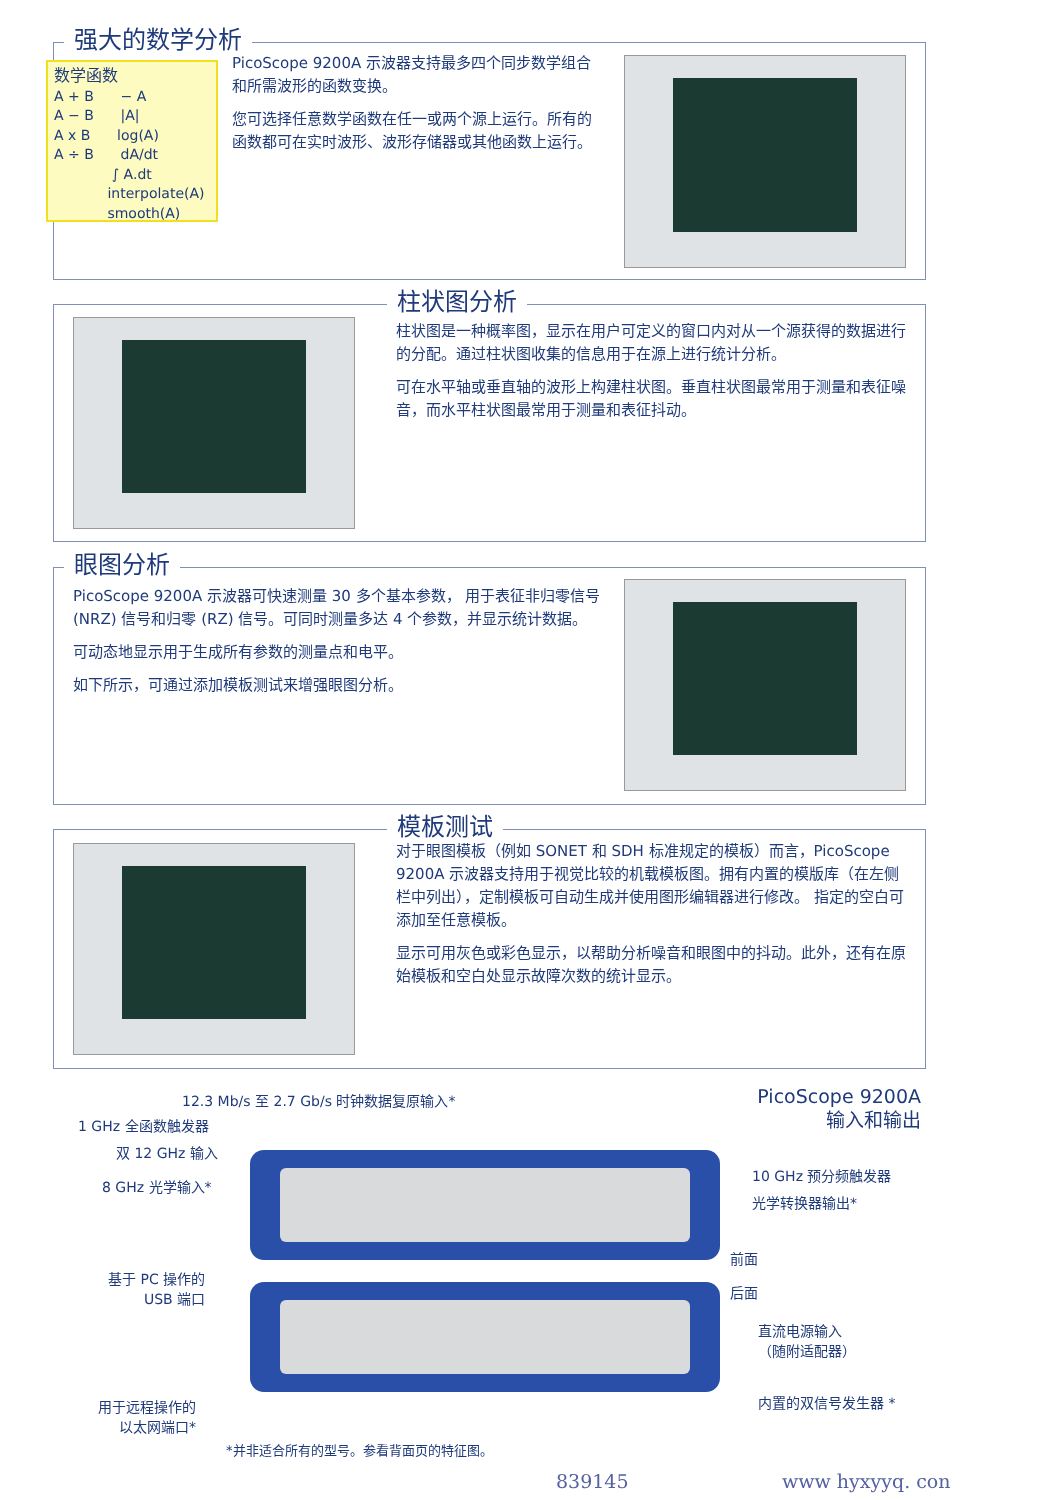强大的数学分析
数学函数
A + B − A
A − B |A|
A x B log(A)
A ÷ B dA/dt
∫ A.dt
interpolate(A)
smooth(A)
PicoScope 9200A 示波器支持最多四个同步数学组合和所需波形的函数变换。
您可选择任意数学函数在任一或两个源上运行。所有的函数都可在实时波形、波形存储器或其他函数上运行。
柱状图分析
柱状图是一种概率图，显示在用户可定义的窗口内对从一个源获得的数据进行的分配。通过柱状图收集的信息用于在源上进行统计分析。
可在水平轴或垂直轴的波形上构建柱状图。垂直柱状图最常用于测量和表征噪音，而水平柱状图最常用于测量和表征抖动。
眼图分析
PicoScope 9200A 示波器可快速测量 30 多个基本参数， 用于表征非归零信号 (NRZ) 信号和归零 (RZ) 信号。可同时测量多达 4 个参数，并显示统计数据。
可动态地显示用于生成所有参数的测量点和电平。
如下所示，可通过添加模板测试来增强眼图分析。
模板测试
对于眼图模板（例如 SONET 和 SDH 标准规定的模板）而言，PicoScope 9200A 示波器支持用于视觉比较的机载模板图。拥有内置的模版库（在左侧栏中列出），定制模板可自动生成并使用图形编辑器进行修改。 指定的空白可添加至任意模板。
显示可用灰色或彩色显示，以帮助分析噪音和眼图中的抖动。此外，还有在原始模板和空白处显示故障次数的统计显示。
PicoScope 9200A
输入和输出
12.3 Mb/s 至 2.7 Gb/s 时钟数据复原输入*
1 GHz 全函数触发器
双 12 GHz 输入
8 GHz 光学输入*
10 GHz 预分频触发器
光学转换器输出*
前面
后面
基于 PC 操作的
USB 端口
直流电源输入
（随附适配器）
用于远程操作的
以太网端口*
内置的双信号发生器 *
*并非适合所有的型号。参看背面页的特征图。
839145 www hyxyyq. con